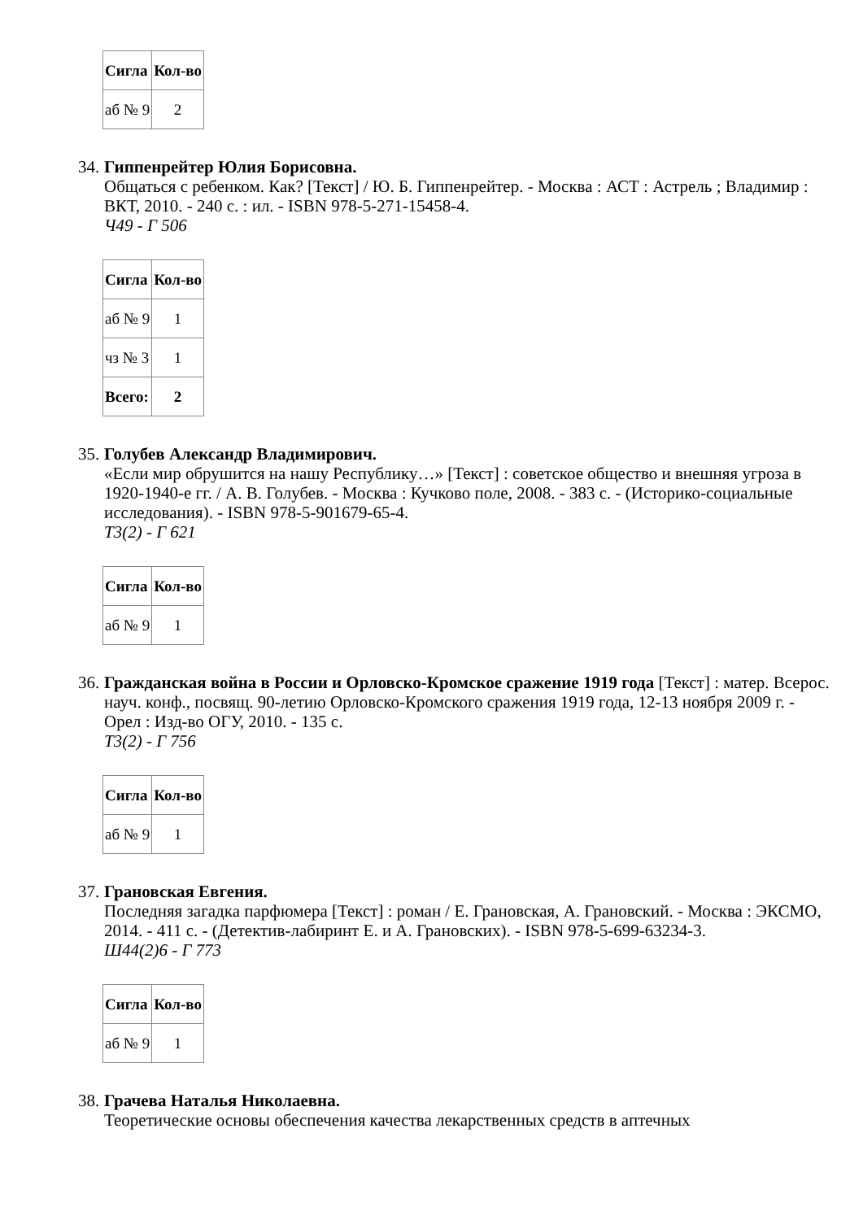| Сигла | Кол-во |
| --- | --- |
| аб № 9 | 2 |
34.
Гиппенрейтер Юлия Борисовна.
Общаться с ребенком. Как? [Текст] / Ю. Б. Гиппенрейтер. - Москва : АСТ : Астрель ; Владимир : ВКТ, 2010. - 240 с. : ил. - ISBN 978-5-271-15458-4.
Ч49 - Г 506
| Сигла | Кол-во |
| --- | --- |
| аб № 9 | 1 |
| чз № 3 | 1 |
| Всего: | 2 |
35.
Голубев Александр Владимирович.
«Если мир обрушится на нашу Республику…» [Текст] : советское общество и внешняя угроза в 1920-1940-е гг. / А. В. Голубев. - Москва : Кучково поле, 2008. - 383 с. - (Историко-социальные исследования). - ISBN 978-5-901679-65-4.
Т3(2) - Г 621
| Сигла | Кол-во |
| --- | --- |
| аб № 9 | 1 |
36.
Гражданская война в России и Орловско-Кромское сражение 1919 года [Текст] : матер. Всерос. науч. конф., посвящ. 90-летию Орловско-Кромского сражения 1919 года, 12-13 ноября 2009 г. - Орел : Изд-во ОГУ, 2010. - 135 с.
Т3(2) - Г 756
| Сигла | Кол-во |
| --- | --- |
| аб № 9 | 1 |
37.
Грановская Евгения.
Последняя загадка парфюмера [Текст] : роман / Е. Грановская, А. Грановский. - Москва : ЭКСМО, 2014. - 411 с. - (Детектив-лабиринт Е. и А. Грановских). - ISBN 978-5-699-63234-3.
Ш44(2)6 - Г 773
| Сигла | Кол-во |
| --- | --- |
| аб № 9 | 1 |
38.
Грачева Наталья Николаевна.
Теоретические основы обеспечения качества лекарственных средств в аптечных